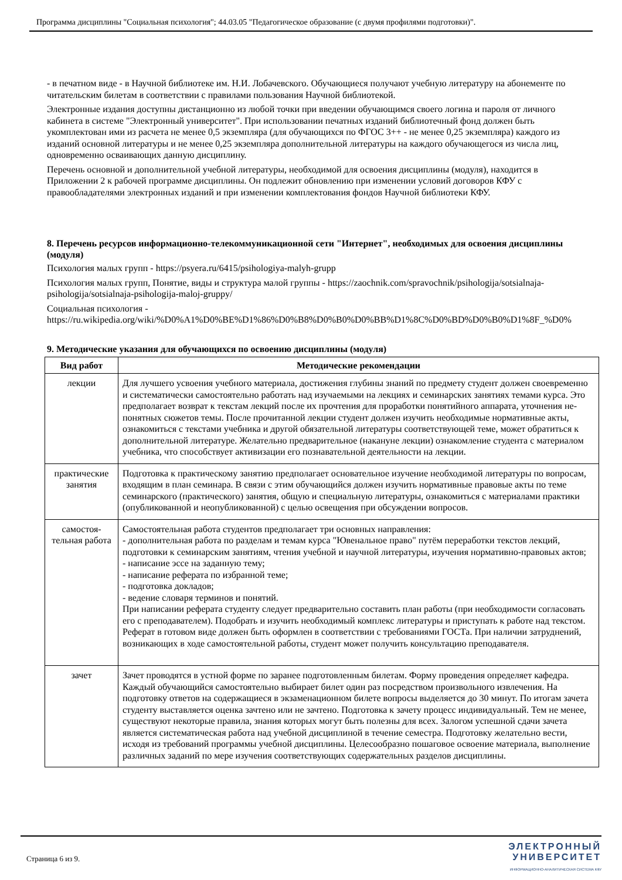Программа дисциплины "Социальная психология"; 44.03.05 "Педагогическое образование (с двумя профилями подготовки)".
- в печатном виде - в Научной библиотеке им. Н.И. Лобачевского. Обучающиеся получают учебную литературу на абонементе по читательским билетам в соответствии с правилами пользования Научной библиотекой.
Электронные издания доступны дистанционно из любой точки при введении обучающимся своего логина и пароля от личного кабинета в системе "Электронный университет". При использовании печатных изданий библиотечный фонд должен быть укомплектован ими из расчета не менее 0,5 экземпляра (для обучающихся по ФГОС 3++ - не менее 0,25 экземпляра) каждого из изданий основной литературы и не менее 0,25 экземпляра дополнительной литературы на каждого обучающегося из числа лиц, одновременно осваивающих данную дисциплину.
Перечень основной и дополнительной учебной литературы, необходимой для освоения дисциплины (модуля), находится в Приложении 2 к рабочей программе дисциплины. Он подлежит обновлению при изменении условий договоров КФУ с правообладателями электронных изданий и при изменении комплектования фондов Научной библиотеки КФУ.
8. Перечень ресурсов информационно-телекоммуникационной сети "Интернет", необходимых для освоения дисциплины (модуля)
Психология малых групп - https://psyera.ru/6415/psihologiya-malyh-grupp
Психология малых групп, Понятие, виды и структура малой группы - https://zaochnik.com/spravochnik/psihologija/sotsialnaja-psihologija/sotsialnaja-psihologija-maloj-gruppy/
Социальная психология -
https://ru.wikipedia.org/wiki/%D0%A1%D0%BE%D1%86%D0%B8%D0%B0%D0%BB%D1%8C%D0%BD%D0%B0%D1%8F_%D0%
9. Методические указания для обучающихся по освоению дисциплины (модуля)
| Вид работ | Методические рекомендации |
| --- | --- |
| лекции | Для лучшего усвоения учебного материала, достижения глубины знаний по предмету студент должен своевременно и систематически самостоятельно работать над изучаемыми на лекциях и семинарских занятиях темами курса. Это предполагает возврат к текстам лекций после их прочтения для проработки понятийного аппарата, уточнения не-понятных сюжетов темы. После прочитанной лекции студент должен изучить необходимые нормативные акты, ознакомиться с текстами учебника и другой обязательной литературы соответствующей теме, может обратиться к дополнительной литературе. Желательно предварительное (накануне лекции) ознакомление студента с материалом учебника, что способствует активизации его познавательной деятельности на лекции. |
| практические занятия | Подготовка к практическому занятию предполагает основательное изучение необходимой литературы по вопросам, входящим в план семинара. В связи с этим обучающийся должен изучить нормативные правовые акты по теме семинарского (практического) занятия, общую и специальную литературы, ознакомиться с материалами практики (опубликованной и неопубликованной) с целью освещения при обсуждении вопросов. |
| самостоя-тельная работа | Самостоятельная работа студентов предполагает три основных направления: - дополнительная работа по разделам и темам курса "Ювенальное право" путём переработки текстов лекций, подготовки к семинарским занятиям, чтения учебной и научной литературы, изучения нормативно-правовых актов; - написание эссе на заданную тему; - написание реферата по избранной теме; - подготовка докладов; - ведение словаря терминов и понятий. При написании реферата студенту следует предварительно составить план работы (при необходимости согласовать его с преподавателем). Подобрать и изучить необходимый комплекс литературы и приступать к работе над текстом. Реферат в готовом виде должен быть оформлен в соответствии с требованиями ГОСТа. При наличии затруднений, возникающих в ходе самостоятельной работы, студент может получить консультацию преподавателя. |
| зачет | Зачет проводятся в устной форме по заранее подготовленным билетам. Форму проведения определяет кафедра. Каждый обучающийся самостоятельно выбирает билет один раз посредством произвольного извлечения. На подготовку ответов на содержащиеся в экзаменационном билете вопросы выделяется до 30 минут. По итогам зачета студенту выставляется оценка зачтено или не зачтено. Подготовка к зачету процесс индивидуальный. Тем не менее, существуют некоторые правила, знания которых могут быть полезны для всех. Залогом успешной сдачи зачета является систематическая работа над учебной дисциплиной в течение семестра. Подготовку желательно вести, исходя из требований программы учебной дисциплины. Целесообразно пошаговое освоение материала, выполнение различных заданий по мере изучения соответствующих содержательных разделов дисциплины. |
Страница 6 из 9.
ЭЛЕКТРОННЫЙ
УНИВЕРСИТЕТ
ИНФОРМАЦИОННО-АНАЛИТИЧЕСКАЯ СИСТЕМА КФУ